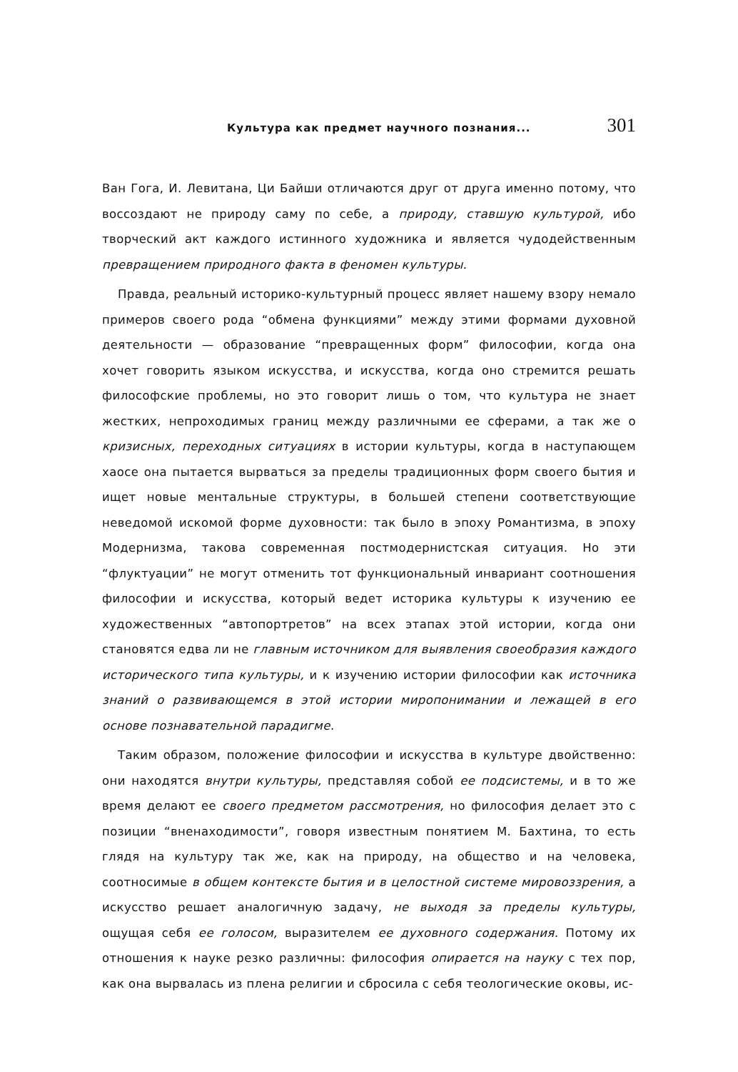Культура как предмет научного познания... 301
Ван Гога, И. Левитана, Ци Байши отличаются друг от друга именно потому, что воссоздают не природу саму по себе, а природу, ставшую культурой, ибо творческий акт каждого истинного художника и является чудодейственным превращением природного факта в феномен культуры.
Правда, реальный историко-культурный процесс являет нашему взору немало примеров своего рода “обмена функциями” между этими формами духовной деятельности — образование “превращенных форм” философии, когда она хочет говорить языком искусства, и искусства, когда оно стремится решать философские проблемы, но это говорит лишь о том, что культура не знает жестких, непроходимых границ между различными ее сферами, а так же о кризисных, переходных ситуациях в истории культуры, когда в наступающем хаосе она пытается вырваться за пределы традиционных форм своего бытия и ищет новые ментальные структуры, в большей степени соответствующие неведомой искомой форме духовности: так было в эпоху Романтизма, в эпоху Модернизма, такова современная постмодернистская ситуация. Но эти “флуктуации” не могут отменить тот функциональный инвариант соотношения философии и искусства, который ведет историка культуры к изучению ее художественных “автопортретов” на всех этапах этой истории, когда они становятся едва ли не главным источником для выявления своеобразия каждого исторического типа культуры, и к изучению истории философии как источника знаний о развивающемся в этой истории миропонимании и лежащей в его основе познавательной парадигме.
Таким образом, положение философии и искусства в культуре двойственно: они находятся внутри культуры, представляя собой ее подсистемы, и в то же время делают ее своего предметом рассмотрения, но философия делает это с позиции “вненаходимости”, говоря известным понятием М. Бахтина, то есть глядя на культуру так же, как на природу, на общество и на человека, соотносимые в общем контексте бытия и в целостной системе мировоззрения, а искусство решает аналогичную задачу, не выходя за пределы культуры, ощущая себя ее голосом, выразителем ее духовного содержания. Потому их отношения к науке резко различны: философия опирается на науку с тех пор, как она вырвалась из плена религии и сбросила с себя теологические оковы, ис-